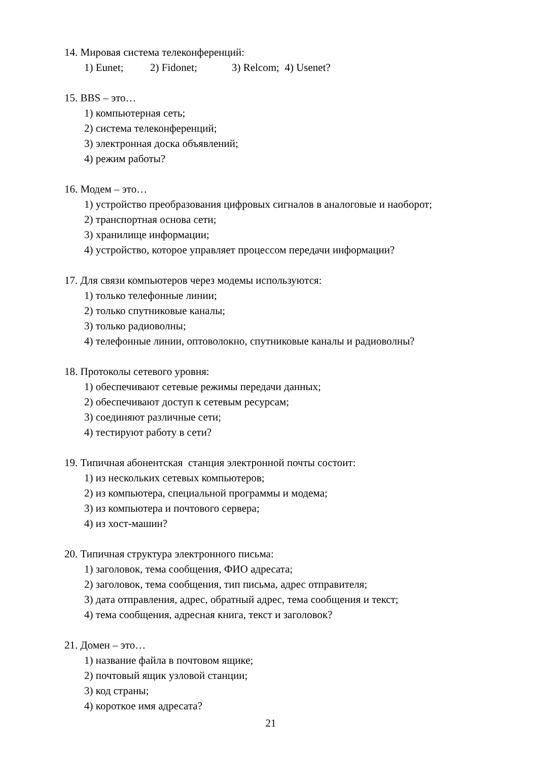14. Мировая система телеконференций:
1) Eunet; 2) Fidonet; 3) Relcom; 4) Usenet?
15. BBS – это…
1) компьютерная сеть;
2) система телеконференций;
3) электронная доска объявлений;
4) режим работы?
16. Модем – это…
1) устройство преобразования цифровых сигналов в аналоговые и наоборот;
2) транспортная основа сети;
3) хранилище информации;
4) устройство, которое управляет процессом передачи информации?
17. Для связи компьютеров через модемы используются:
1) только телефонные линии;
2) только спутниковые каналы;
3) только радиоволны;
4) телефонные линии, оптоволокно, спутниковые каналы и радиоволны?
18. Протоколы сетевого уровня:
1) обеспечивают сетевые режимы передачи данных;
2) обеспечивают доступ к сетевым ресурсам;
3) соединяют различные сети;
4) тестируют работу в сети?
19. Типичная абонентская станция электронной почты состоит:
1) из нескольких сетевых компьютеров;
2) из компьютера, специальной программы и модема;
3) из компьютера и почтового сервера;
4) из хост-машин?
20. Типичная структура электронного письма:
1) заголовок, тема сообщения, ФИО адресата;
2) заголовок, тема сообщения, тип письма, адрес отправителя;
3) дата отправления, адрес, обратный адрес, тема сообщения и текст;
4) тема сообщения, адресная книга, текст и заголовок?
21. Домен – это…
1) название файла в почтовом ящике;
2) почтовый ящик узловой станции;
3) код страны;
4) короткое имя адресата?
21